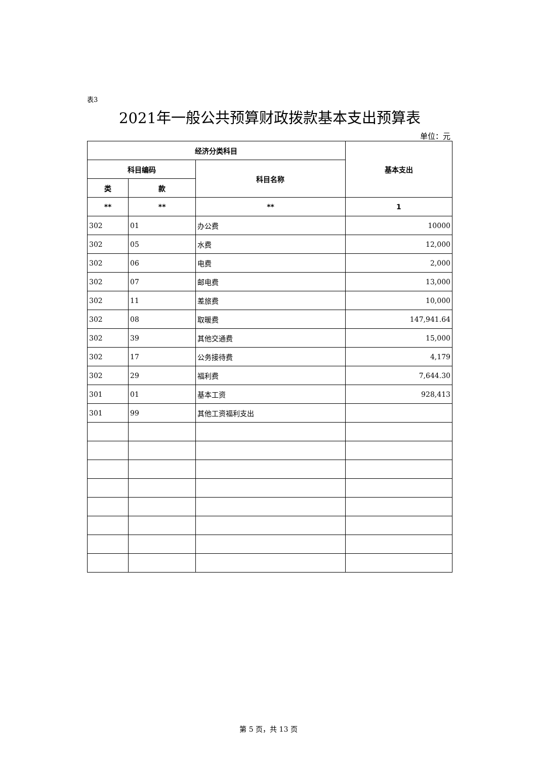表3
2021年一般公共预算财政拨款基本支出预算表
单位：元
| 经济分类科目 | | | 基本支出 |
| --- | --- | --- | --- |
| 科目编码 | | 科目名称 | |
| 类 | 款 | | |
| ** | ** | ** | 1 |
| 302 | 01 | 办公费 | 10000 |
| 302 | 05 | 水费 | 12,000 |
| 302 | 06 | 电费 | 2,000 |
| 302 | 07 | 邮电费 | 13,000 |
| 302 | 11 | 差旅费 | 10,000 |
| 302 | 08 | 取暖费 | 147,941.64 |
| 302 | 39 | 其他交通费 | 15,000 |
| 302 | 17 | 公务接待费 | 4,179 |
| 302 | 29 | 福利费 | 7,644.30 |
| 301 | 01 | 基本工资 | 928,413 |
| 301 | 99 | 其他工资福利支出 | |
第 5 页，共 13 页